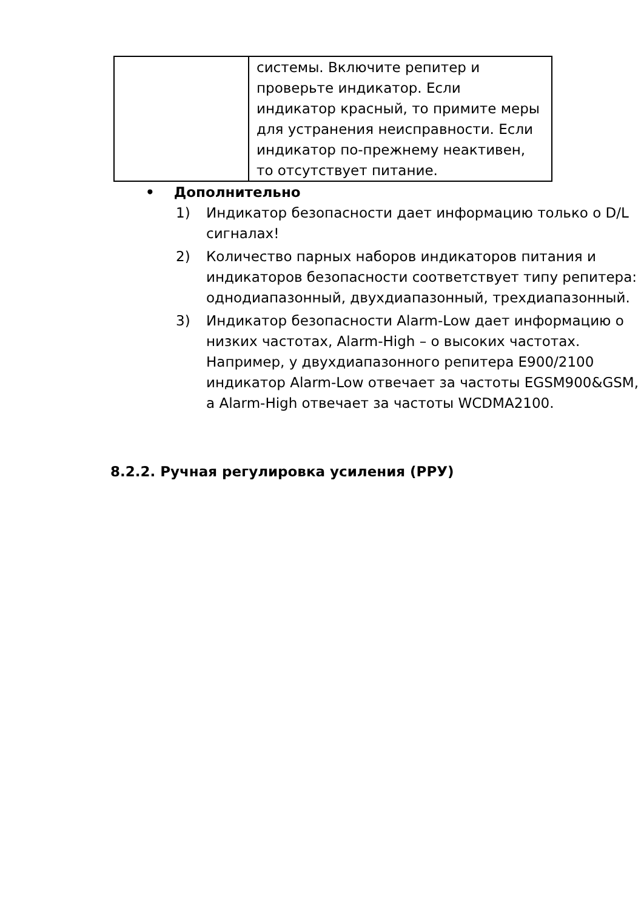| | системы. Включите репитер и проверьте индикатор. Если индикатор красный, то примите меры для устранения неисправности. Если индикатор по-прежнему неактивен, то отсутствует питание. |
• Дополнительно
1) Индикатор безопасности дает информацию только о D/L сигналах!
2) Количество парных наборов индикаторов питания и индикаторов безопасности соответствует типу репитера: однодиапазонный, двухдиапазонный, трехдиапазонный.
3) Индикатор безопасности Alarm-Low дает информацию о низких частотах, Alarm-High – о высоких частотах. Например, у двухдиапазонного репитера E900/2100 индикатор Alarm-Low отвечает за частоты EGSM900&GSM, а Alarm-High отвечает за частоты WCDMA2100.
8.2.2. Ручная регулировка усиления (РРУ)